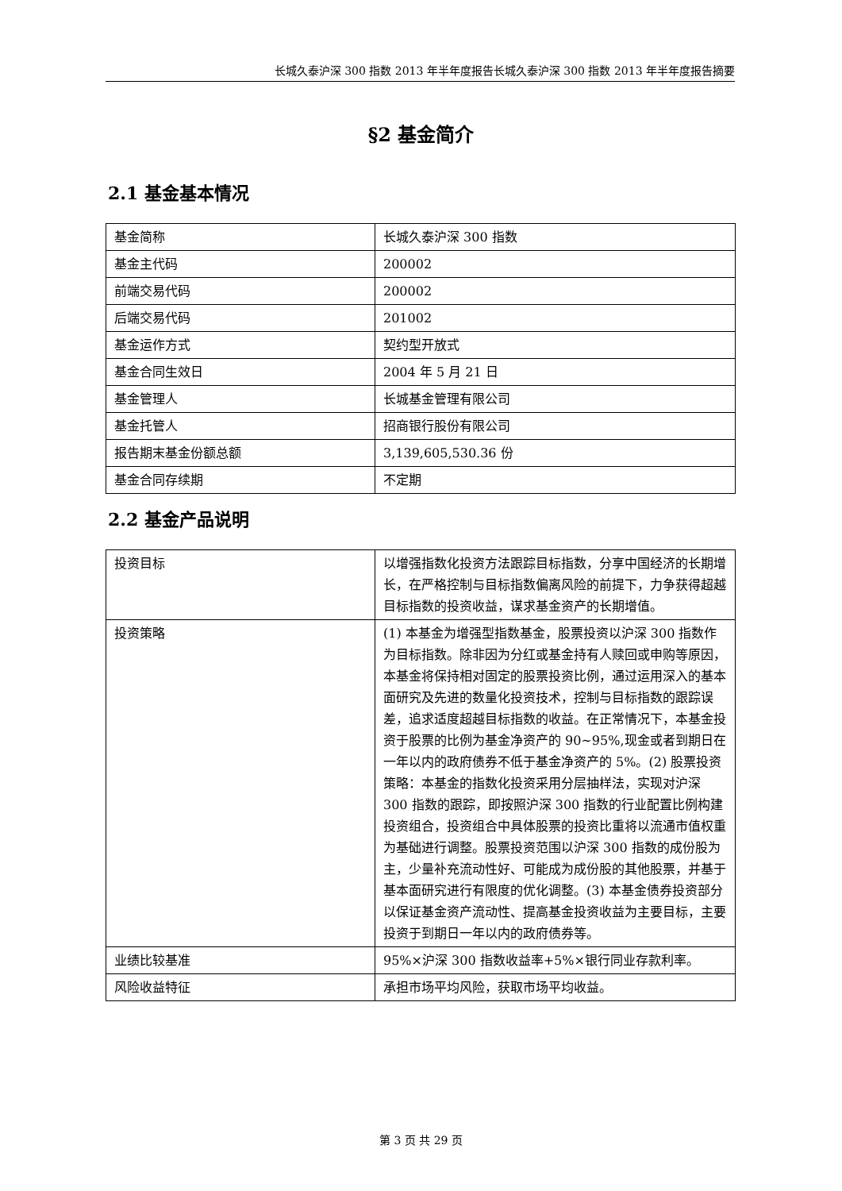长城久泰沪深 300 指数 2013 年半年度报告长城久泰沪深 300 指数 2013 年半年度报告摘要
§2 基金简介
2.1 基金基本情况
| 基金简称 | 长城久泰沪深 300 指数 |
| 基金主代码 | 200002 |
| 前端交易代码 | 200002 |
| 后端交易代码 | 201002 |
| 基金运作方式 | 契约型开放式 |
| 基金合同生效日 | 2004 年 5 月 21 日 |
| 基金管理人 | 长城基金管理有限公司 |
| 基金托管人 | 招商银行股份有限公司 |
| 报告期末基金份额总额 | 3,139,605,530.36 份 |
| 基金合同存续期 | 不定期 |
2.2 基金产品说明
| 投资目标 | 以增强指数化投资方法跟踪目标指数，分享中国经济的长期增长，在严格控制与目标指数偏离风险的前提下，力争获得超越目标指数的投资收益，谋求基金资产的长期增值。 |
| 投资策略 | (1) 本基金为增强型指数基金，股票投资以沪深 300 指数作为目标指数。除非因为分红或基金持有人赎回或申购等原因，本基金将保持相对固定的股票投资比例，通过运用深入的基本面研究及先进的数量化投资技术，控制与目标指数的跟踪误差，追求适度超越目标指数的收益。在正常情况下，本基金投资于股票的比例为基金净资产的 90~95%,现金或者到期日在一年以内的政府债券不低于基金净资产的 5%。(2) 股票投资策略：本基金的指数化投资采用分层抽样法，实现对沪深 300 指数的跟踪，即按照沪深 300 指数的行业配置比例构建投资组合，投资组合中具体股票的投资比重将以流通市值权重为基础进行调整。股票投资范围以沪深 300 指数的成份股为主，少量补充流动性好、可能成为成份股的其他股票，并基于基本面研究进行有限度的优化调整。(3) 本基金债券投资部分以保证基金资产流动性、提高基金投资收益为主要目标，主要投资于到期日一年以内的政府债券等。 |
| 业绩比较基准 | 95%×沪深 300 指数收益率+5%×银行同业存款利率。 |
| 风险收益特征 | 承担市场平均风险，获取市场平均收益。 |
第 3 页 共 29 页